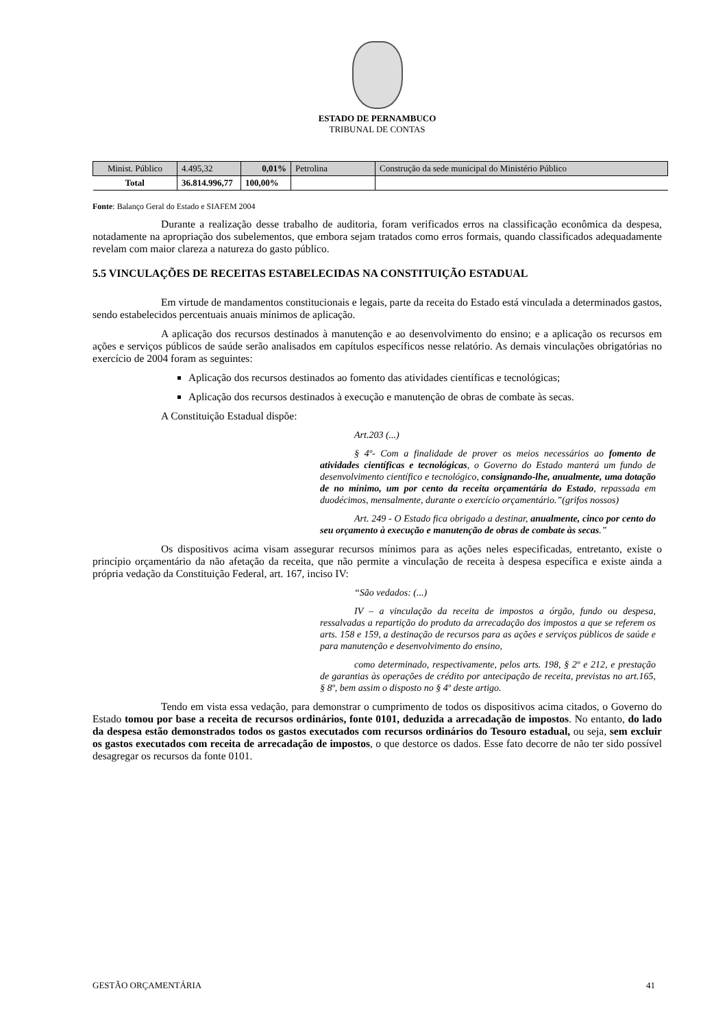ESTADO DE PERNAMBUCO
TRIBUNAL DE CONTAS
| Minist. Público | 4.495,32 | 0,01% | Petrolina | Construção da sede municipal do Ministério Público |
| Total | 36.814.996,77 | 100,00% | | |
Fonte: Balanço Geral do Estado e SIAFEM 2004
Durante a realização desse trabalho de auditoria, foram verificados erros na classificação econômica da despesa, notadamente na apropriação dos subelementos, que embora sejam tratados como erros formais, quando classificados adequadamente revelam com maior clareza a natureza do gasto público.
5.5 VINCULAÇÕES DE RECEITAS ESTABELECIDAS NA CONSTITUIÇÃO ESTADUAL
Em virtude de mandamentos constitucionais e legais, parte da receita do Estado está vinculada a determinados gastos, sendo estabelecidos percentuais anuais mínimos de aplicação.
A aplicação dos recursos destinados à manutenção e ao desenvolvimento do ensino; e a aplicação os recursos em ações e serviços públicos de saúde serão analisados em capítulos específicos nesse relatório. As demais vinculações obrigatórias no exercício de 2004 foram as seguintes:
Aplicação dos recursos destinados ao fomento das atividades científicas e tecnológicas;
Aplicação dos recursos destinados à execução e manutenção de obras de combate às secas.
A Constituição Estadual dispõe:
Art.203 (...)
§ 4º- Com a finalidade de prover os meios necessários ao fomento de atividades científicas e tecnológicas, o Governo do Estado manterá um fundo de desenvolvimento científico e tecnológico, consignando-lhe, anualmente, uma dotação de no mínimo, um por cento da receita orçamentária do Estado, repassada em duodécimos, mensalmente, durante o exercício orçamentário.”(grifos nossos)
Art. 249 - O Estado fica obrigado a destinar, anualmente, cinco por cento do seu orçamento à execução e manutenção de obras de combate às secas.”
Os dispositivos acima visam assegurar recursos mínimos para as ações neles especificadas, entretanto, existe o princípio orçamentário da não afetação da receita, que não permite a vinculação de receita à despesa específica e existe ainda a própria vedação da Constituição Federal, art. 167, inciso IV:
“São vedados: (...)
IV – a vinculação da receita de impostos a órgão, fundo ou despesa, ressalvadas a repartição do produto da arrecadação dos impostos a que se referem os arts. 158 e 159, a destinação de recursos para as ações e serviços públicos de saúde e para manutenção e desenvolvimento do ensino,
como determinado, respectivamente, pelos arts. 198, § 2º e 212, e prestação de garantias às operações de crédito por antecipação de receita, previstas no art.165, § 8º, bem assim o disposto no § 4º deste artigo.
Tendo em vista essa vedação, para demonstrar o cumprimento de todos os dispositivos acima citados, o Governo do Estado tomou por base a receita de recursos ordinários, fonte 0101, deduzida a arrecadação de impostos. No entanto, do lado da despesa estão demonstrados todos os gastos executados com recursos ordinários do Tesouro estadual, ou seja, sem excluir os gastos executados com receita de arrecadação de impostos, o que destorce os dados. Esse fato decorre de não ter sido possível desagregar os recursos da fonte 0101.
GESTÃO ORÇAMENTÁRIA 41